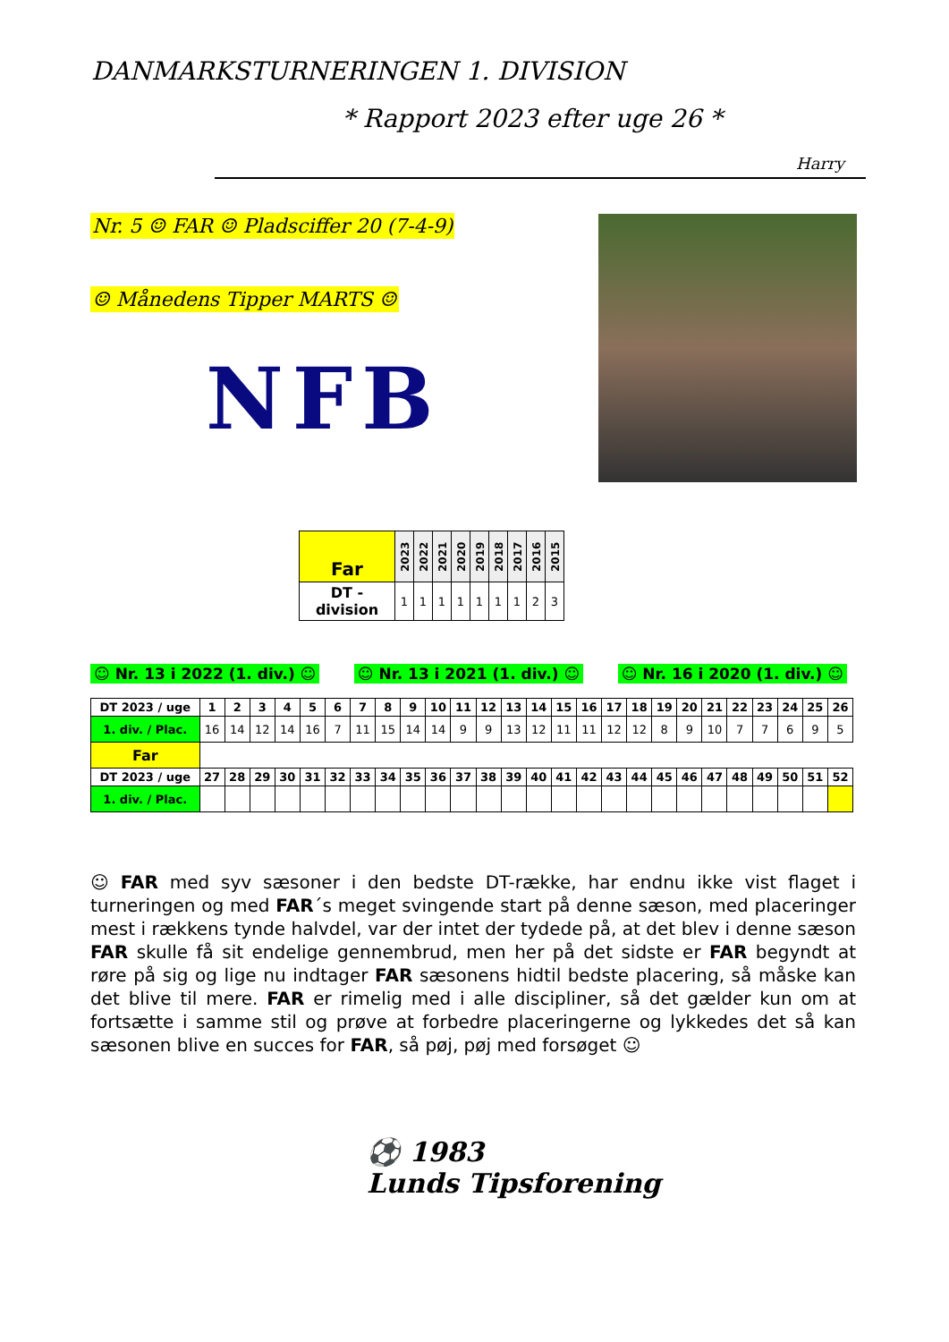DANMARKSTURNERINGEN 1. DIVISION
* Rapport 2023 efter uge 26 *
Harry
Nr. 5 ☺ FAR ☺ Pladsciffer 20 (7-4-9)
☺ Månedens Tipper MARTS ☺
NFB
| Far | 2023 | 2022 | 2021 | 2020 | 2019 | 2018 | 2017 | 2016 | 2015 |
| --- | --- | --- | --- | --- | --- | --- | --- | --- | --- |
| DT -division | 1 | 1 | 1 | 1 | 1 | 1 | 1 | 2 | 3 |
☺ Nr. 13 i 2022 (1. div.) ☺ ☺ Nr. 13 i 2021 (1. div.) ☺ ☺ Nr. 16 i 2020 (1. div.) ☺
| DT 2023 / uge | 1 | 2 | 3 | 4 | 5 | 6 | 7 | 8 | 9 | 10 | 11 | 12 | 13 | 14 | 15 | 16 | 17 | 18 | 19 | 20 | 21 | 22 | 23 | 24 | 25 | 26 |
| --- | --- | --- | --- | --- | --- | --- | --- | --- | --- | --- | --- | --- | --- | --- | --- | --- | --- | --- | --- | --- | --- | --- | --- | --- | --- | --- |
| 1. div. / Plac. | 16 | 14 | 12 | 14 | 16 | 7 | 11 | 15 | 14 | 14 | 9 | 9 | 13 | 12 | 11 | 11 | 12 | 12 | 8 | 9 | 10 | 7 | 7 | 6 | 9 | 5 |
| Far | | | | | | | | | | | | | | | | | | | | | | | | | | |
| DT 2023 / uge | 27 | 28 | 29 | 30 | 31 | 32 | 33 | 34 | 35 | 36 | 37 | 38 | 39 | 40 | 41 | 42 | 43 | 44 | 45 | 46 | 47 | 48 | 49 | 50 | 51 | 52 |
| 1. div. / Plac. | | | | | | | | | | | | | | | | | | | | | | | | | | |
☺ FAR med syv sæsoner i den bedste DT-række, har endnu ikke vist flaget i turneringen og med FAR´s meget svingende start på denne sæson, med placeringer mest i rækkens tynde halvdel, var der intet der tydede på, at det blev i denne sæson FAR skulle få sit endelige gennembrud, men her på det sidste er FAR begyndt at røre på sig og lige nu indtager FAR sæsonens hidtil bedste placering, så måske kan det blive til mere. FAR er rimelig med i alle discipliner, så det gælder kun om at fortsætte i samme stil og prøve at forbedre placeringerne og lykkedes det så kan sæsonen blive en succes for FAR, så pøj, pøj med forsøget ☺
⚽ 1983
Lunds Tipsforening